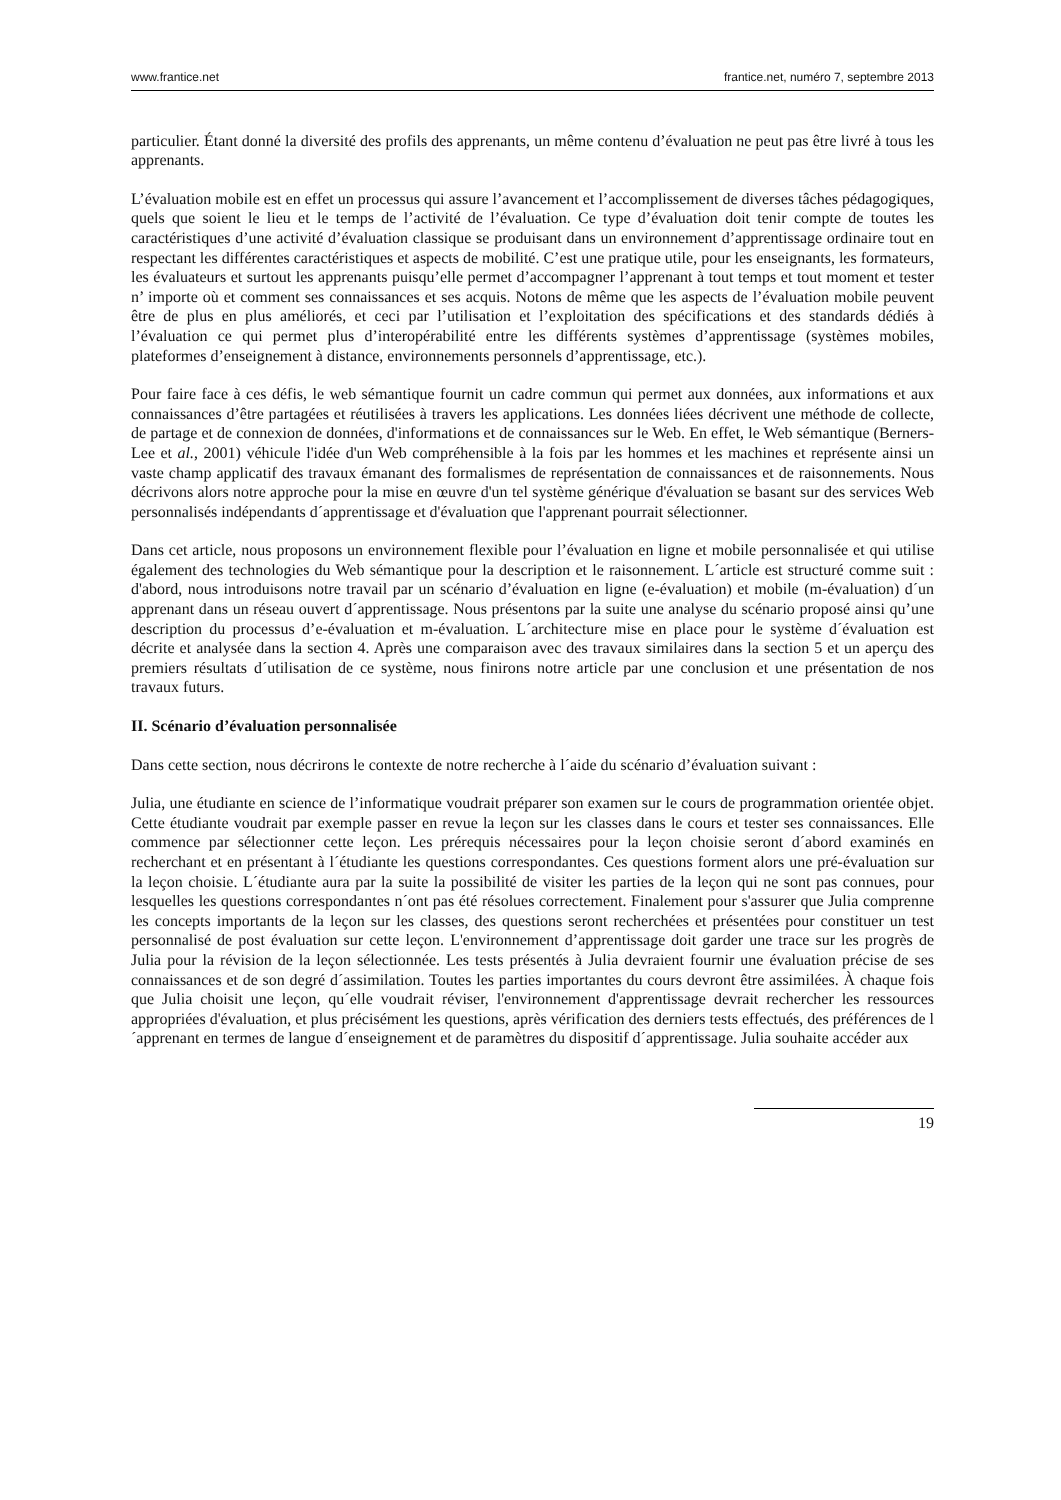www.frantice.net frantice.net, numéro 7, septembre 2013
particulier. Étant donné la diversité des profils des apprenants, un même contenu d’évaluation ne peut pas être livré à tous les apprenants.
L’évaluation mobile est en effet un processus qui assure l’avancement et l’accomplissement de diverses tâches pédagogiques, quels que soient le lieu et le temps de l’activité de l’évaluation. Ce type d’évaluation doit tenir compte de toutes les caractéristiques d’une activité d’évaluation classique se produisant dans un environnement d’apprentissage ordinaire tout en respectant les différentes caractéristiques et aspects de mobilité. C’est une pratique utile, pour les enseignants, les formateurs, les évaluateurs et surtout les apprenants puisqu’elle permet d’accompagner l’apprenant à tout temps et tout moment et tester n’ importe où et comment ses connaissances et ses acquis. Notons de même que les aspects de l’évaluation mobile peuvent être de plus en plus améliorés, et ceci par l’utilisation et l’exploitation des spécifications et des standards dédiés à l’évaluation ce qui permet plus d’interopérabilité entre les différents systèmes d’apprentissage (systèmes mobiles, plateformes d’enseignement à distance, environnements personnels d’apprentissage, etc.).
Pour faire face à ces défis, le web sémantique fournit un cadre commun qui permet aux données, aux informations et aux connaissances d’être partagées et réutilisées à travers les applications. Les données liées décrivent une méthode de collecte, de partage et de connexion de données, d'informations et de connaissances sur le Web. En effet, le Web sémantique (Berners-Lee et al., 2001) véhicule l'idée d'un Web compréhensible à la fois par les hommes et les machines et représente ainsi un vaste champ applicatif des travaux émanant des formalismes de représentation de connaissances et de raisonnements. Nous décrivons alors notre approche pour la mise en œuvre d'un tel système générique d'évaluation se basant sur des services Web personnalisés indépendants d´apprentissage et d'évaluation que l'apprenant pourrait sélectionner.
Dans cet article, nous proposons un environnement flexible pour l’évaluation en ligne et mobile personnalisée et qui utilise également des technologies du Web sémantique pour la description et le raisonnement. L´article est structuré comme suit : d'abord, nous introduisons notre travail par un scénario d’évaluation en ligne (e-évaluation) et mobile (m-évaluation) d´un apprenant dans un réseau ouvert d´apprentissage. Nous présentons par la suite une analyse du scénario proposé ainsi qu’une description du processus d’e-évaluation et m-évaluation. L´architecture mise en place pour le système d´évaluation est décrite et analysée dans la section 4. Après une comparaison avec des travaux similaires dans la section 5 et un aperçu des premiers résultats d´utilisation de ce système, nous finirons notre article par une conclusion et une présentation de nos travaux futurs.
II. Scénario d’évaluation personnalisée
Dans cette section, nous décrirons le contexte de notre recherche à l´aide du scénario d’évaluation suivant :
Julia, une étudiante en science de l’informatique voudrait préparer son examen sur le cours de programmation orientée objet. Cette étudiante voudrait par exemple passer en revue la leçon sur les classes dans le cours et tester ses connaissances. Elle commence par sélectionner cette leçon. Les prérequis nécessaires pour la leçon choisie seront d´abord examinés en recherchant et en présentant à l´étudiante les questions correspondantes. Ces questions forment alors une pré-évaluation sur la leçon choisie. L´étudiante aura par la suite la possibilité de visiter les parties de la leçon qui ne sont pas connues, pour lesquelles les questions correspondantes n´ont pas été résolues correctement. Finalement pour s'assurer que Julia comprenne les concepts importants de la leçon sur les classes, des questions seront recherchées et présentées pour constituer un test personnalisé de post évaluation sur cette leçon. L'environnement d’apprentissage doit garder une trace sur les progrès de Julia pour la révision de la leçon sélectionnée. Les tests présentés à Julia devraient fournir une évaluation précise de ses connaissances et de son degré d´assimilation. Toutes les parties importantes du cours devront être assimilées. À chaque fois que Julia choisit une leçon, qu´elle voudrait réviser, l'environnement d'apprentissage devrait rechercher les ressources appropriées d'évaluation, et plus précisément les questions, après vérification des derniers tests effectués, des préférences de l´apprenant en termes de langue d´enseignement et de paramètres du dispositif d´apprentissage. Julia souhaite accéder aux
19